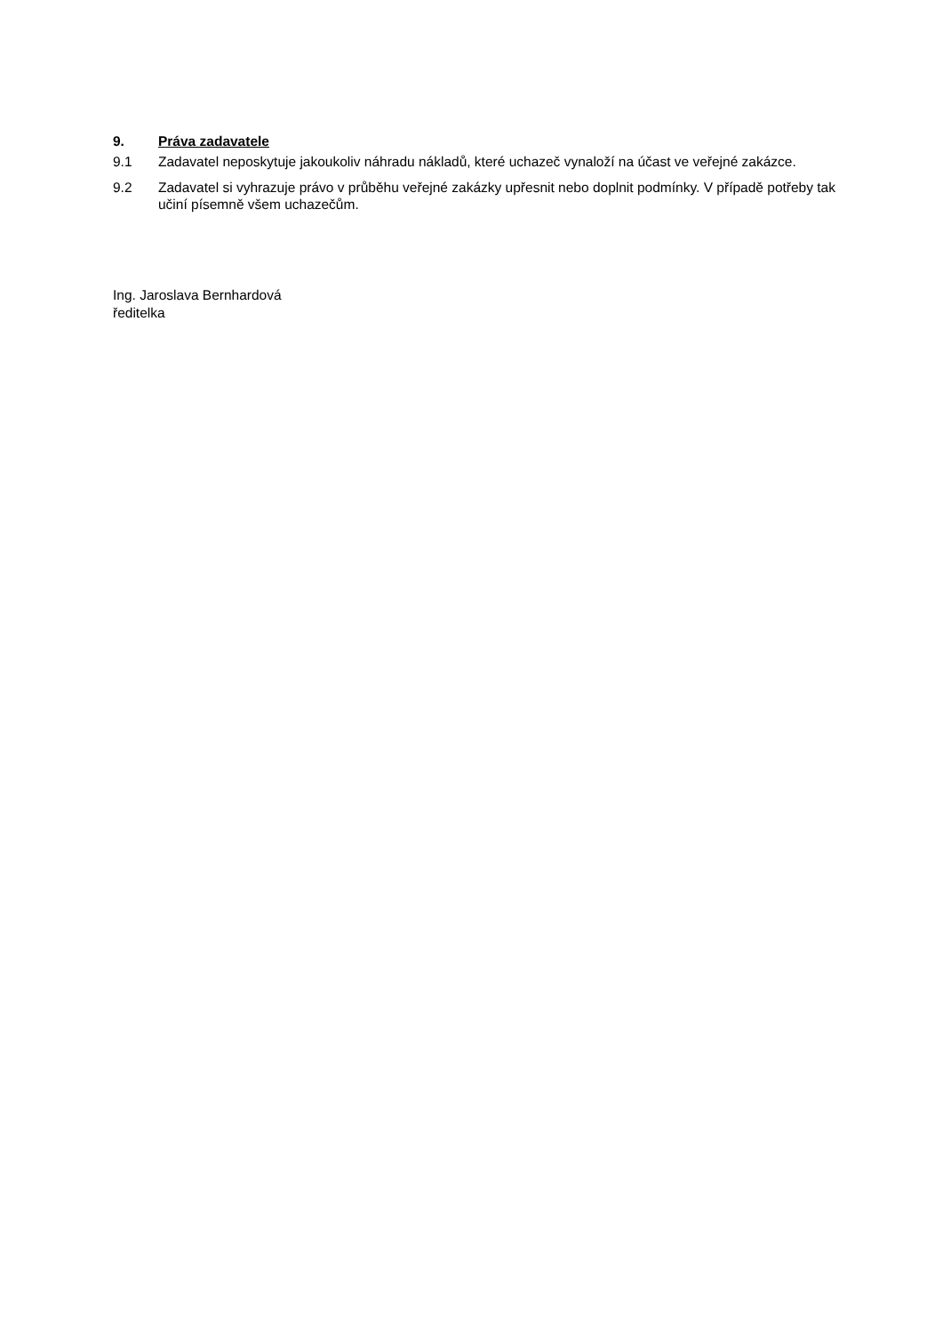9. Práva zadavatele
9.1 Zadavatel neposkytuje jakoukoliv náhradu nákladů, které uchazeč vynaloží na účast ve veřejné zakázce.
9.2 Zadavatel si vyhrazuje právo v průběhu veřejné zakázky upřesnit nebo doplnit podmínky. V případě potřeby tak učiní písemně všem uchazečům.
Ing. Jaroslava Bernhardová
ředitelka